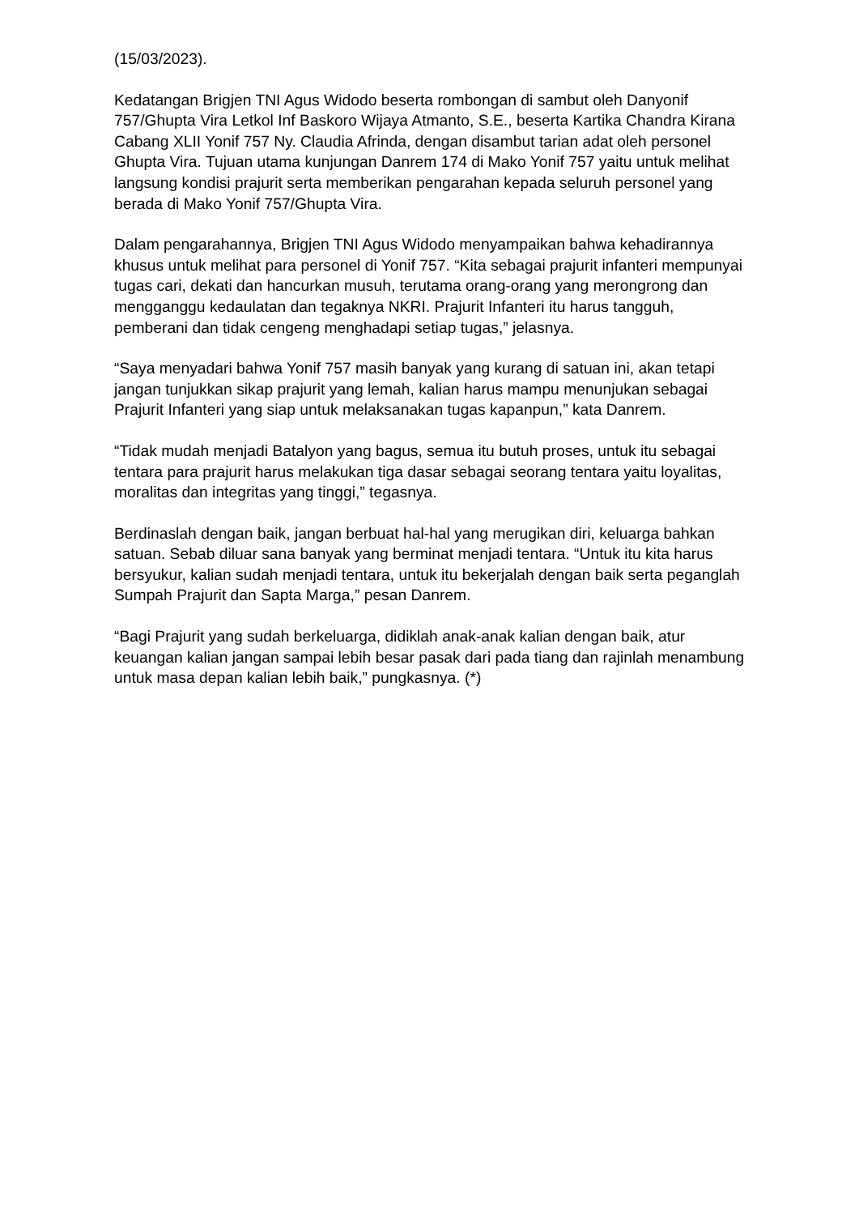(15/03/2023).
Kedatangan Brigjen TNI Agus Widodo beserta rombongan di sambut oleh Danyonif 757/Ghupta Vira Letkol Inf Baskoro Wijaya Atmanto, S.E., beserta Kartika Chandra Kirana Cabang XLII Yonif 757 Ny. Claudia Afrinda, dengan disambut tarian adat oleh personel Ghupta Vira. Tujuan utama kunjungan Danrem 174 di Mako Yonif 757 yaitu untuk melihat langsung kondisi prajurit serta memberikan pengarahan kepada seluruh personel yang berada di Mako Yonif 757/Ghupta Vira.
Dalam pengarahannya, Brigjen TNI Agus Widodo menyampaikan bahwa kehadirannya khusus untuk melihat para personel di Yonif 757. “Kita sebagai prajurit infanteri mempunyai tugas cari, dekati dan hancurkan musuh, terutama orang-orang yang merongrong dan mengganggu kedaulatan dan tegaknya NKRI. Prajurit Infanteri itu harus tangguh, pemberani dan tidak cengeng menghadapi setiap tugas,” jelasnya.
“Saya menyadari bahwa Yonif 757 masih banyak yang kurang di satuan ini, akan tetapi jangan tunjukkan sikap prajurit yang lemah, kalian harus mampu menunjukan sebagai Prajurit Infanteri yang siap untuk melaksanakan tugas kapanpun,” kata Danrem.
“Tidak mudah menjadi Batalyon yang bagus, semua itu butuh proses, untuk itu sebagai tentara para prajurit harus melakukan tiga dasar sebagai seorang tentara yaitu loyalitas, moralitas dan integritas yang tinggi,” tegasnya.
Berdinaslah dengan baik, jangan berbuat hal-hal yang merugikan diri, keluarga bahkan satuan. Sebab diluar sana banyak yang berminat menjadi tentara. “Untuk itu kita harus bersyukur, kalian sudah menjadi tentara, untuk itu bekerjalah dengan baik serta peganglah Sumpah Prajurit dan Sapta Marga,” pesan Danrem.
“Bagi Prajurit yang sudah berkeluarga, didiklah anak-anak kalian dengan baik, atur keuangan kalian jangan sampai lebih besar pasak dari pada tiang dan rajinlah menambung untuk masa depan kalian lebih baik,” pungkasnya. (*)